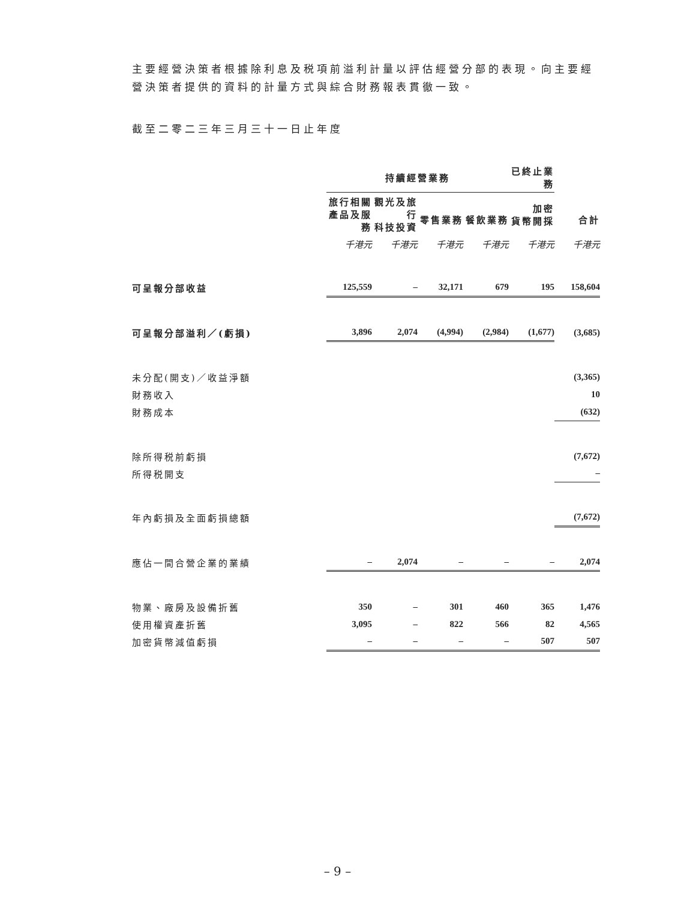主要經營決策者根據除利息及税項前溢利計量以評估經營分部的表現。向主要經營決策者提供的資料的計量方式與綜合財務報表貫徹一致。
截至二零二三年三月三十一日止年度
| | 持續經營業務 | | | | 已終止業務 | |
| --- | --- | --- | --- | --- | --- | --- |
| | 旅行相關 產品及服務 | 觀光及旅行 科技投資 | 零售業務 | 餐飲業務 | 加密 貨幣開採 | 合計 |
| | 千港元 | 千港元 | 千港元 | 千港元 | 千港元 | 千港元 |
| 可呈報分部收益 | 125,559 | – | 32,171 | 679 | 195 | 158,604 |
| 可呈報分部溢利／(虧損) | 3,896 | 2,074 | (4,994) | (2,984) | (1,677) | (3,685) |
| 未分配(開支)／收益淨額 | | | | | | (3,365) |
| 財務收入 | | | | | | 10 |
| 財務成本 | | | | | | (632) |
| 除所得税前虧損 | | | | | | (7,672) |
| 所得税開支 | | | | | | – |
| 年內虧損及全面虧損總額 | | | | | | (7,672) |
| 應佔一間合營企業的業績 | – | 2,074 | – | – | – | 2,074 |
| 物業、廠房及設備折舊 | 350 | – | 301 | 460 | 365 | 1,476 |
| 使用權資產折舊 | 3,095 | – | 822 | 566 | 82 | 4,565 |
| 加密貨幣減值虧損 | – | – | – | – | 507 | 507 |
– 9 –